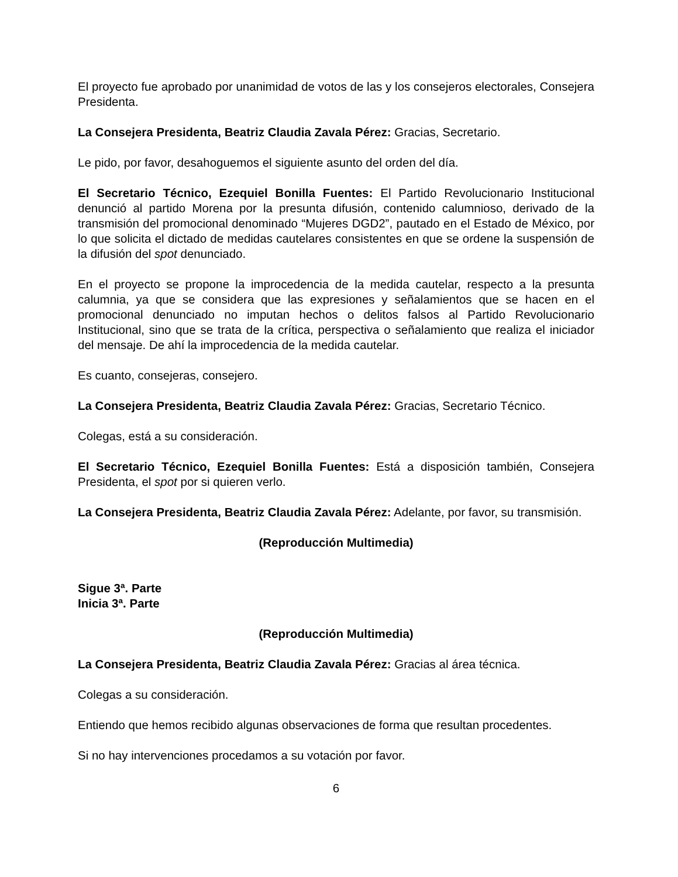El proyecto fue aprobado por unanimidad de votos de las y los consejeros electorales, Consejera Presidenta.
La Consejera Presidenta, Beatriz Claudia Zavala Pérez: Gracias, Secretario.
Le pido, por favor, desahoguemos el siguiente asunto del orden del día.
El Secretario Técnico, Ezequiel Bonilla Fuentes: El Partido Revolucionario Institucional denunció al partido Morena por la presunta difusión, contenido calumnioso, derivado de la transmisión del promocional denominado “Mujeres DGD2”, pautado en el Estado de México, por lo que solicita el dictado de medidas cautelares consistentes en que se ordene la suspensión de la difusión del spot denunciado.
En el proyecto se propone la improcedencia de la medida cautelar, respecto a la presunta calumnia, ya que se considera que las expresiones y señalamientos que se hacen en el promocional denunciado no imputan hechos o delitos falsos al Partido Revolucionario Institucional, sino que se trata de la crítica, perspectiva o señalamiento que realiza el iniciador del mensaje. De ahí la improcedencia de la medida cautelar.
Es cuanto, consejeras, consejero.
La Consejera Presidenta, Beatriz Claudia Zavala Pérez: Gracias, Secretario Técnico.
Colegas, está a su consideración.
El Secretario Técnico, Ezequiel Bonilla Fuentes: Está a disposición también, Consejera Presidenta, el spot por si quieren verlo.
La Consejera Presidenta, Beatriz Claudia Zavala Pérez: Adelante, por favor, su transmisión.
(Reproducción Multimedia)
Sigue 3ª. Parte
Inicia 3ª. Parte
(Reproducción Multimedia)
La Consejera Presidenta, Beatriz Claudia Zavala Pérez: Gracias al área técnica.
Colegas a su consideración.
Entiendo que hemos recibido algunas observaciones de forma que resultan procedentes.
Si no hay intervenciones procedamos a su votación por favor.
6